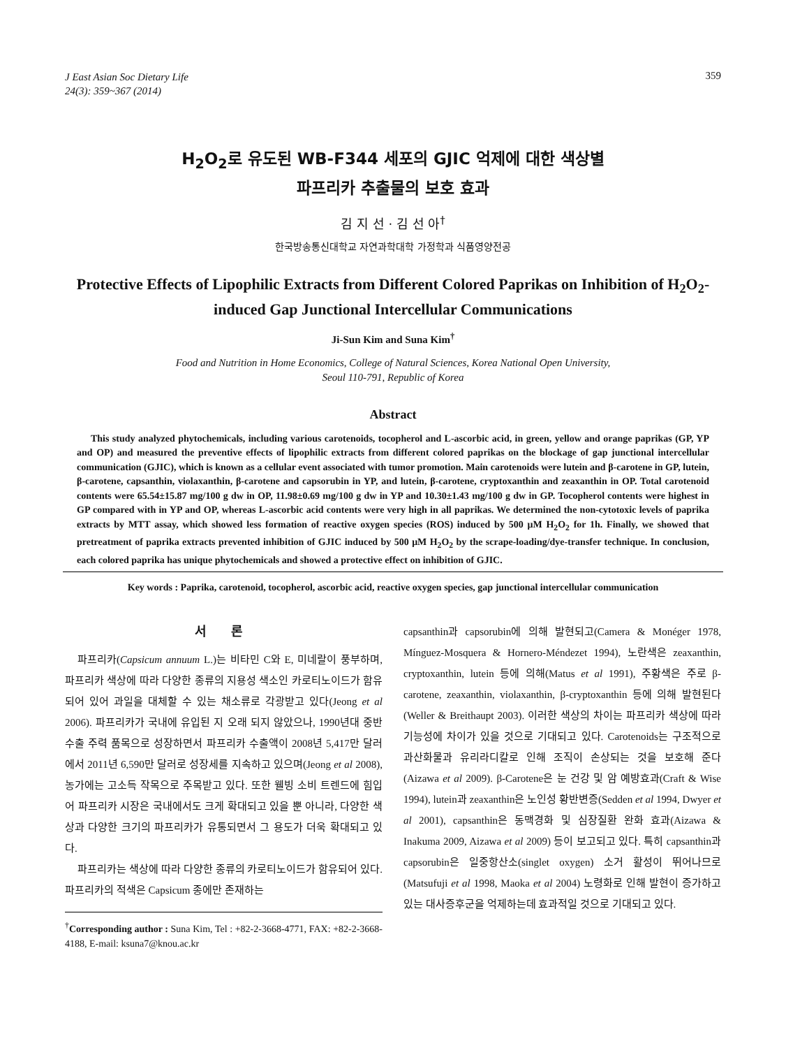J East Asian Soc Dietary Life
24(3): 359~367 (2014) 359
H<sub>2</sub>O<sub>2</sub>로 유도된 WB-F344 세포의 GJIC 억제에 대한 색상별
파프리카 추출물의 보호 효과
김 지 선 · 김 선 아<sup>†</sup>
한국방송통신대학교 자연과학대학 가정학과 식품영양전공
Protective Effects of Lipophilic Extracts from Different Colored Paprikas on Inhibition of H<sub>2</sub>O<sub>2</sub>-induced Gap Junctional Intercellular Communications
Ji-Sun Kim and Suna Kim<sup>†</sup>
Food and Nutrition in Home Economics, College of Natural Sciences, Korea National Open University,
Seoul 110-791, Republic of Korea
Abstract
This study analyzed phytochemicals, including various carotenoids, tocopherol and L-ascorbic acid, in green, yellow and orange paprikas (GP, YP and OP) and measured the preventive effects of lipophilic extracts from different colored paprikas on the blockage of gap junctional intercellular communication (GJIC), which is known as a cellular event associated with tumor promotion. Main carotenoids were lutein and β-carotene in GP, lutein, β-carotene, capsanthin, violaxanthin, β-carotene and capsorubin in YP, and lutein, β-carotene, cryptoxanthin and zeaxanthin in OP. Total carotenoid contents were 65.54±15.87 mg/100 g dw in OP, 11.98±0.69 mg/100 g dw in YP and 10.30±1.43 mg/100 g dw in GP. Tocopherol contents were highest in GP compared with in YP and OP, whereas L-ascorbic acid contents were very high in all paprikas. We determined the non-cytotoxic levels of paprika extracts by MTT assay, which showed less formation of reactive oxygen species (ROS) induced by 500 μM H<sub>2</sub>O<sub>2</sub> for 1h. Finally, we showed that pretreatment of paprika extracts prevented inhibition of GJIC induced by 500 μM H<sub>2</sub>O<sub>2</sub> by the scrape-loading/dye-transfer technique. In conclusion, each colored paprika has unique phytochemicals and showed a protective effect on inhibition of GJIC.
Key words : Paprika, carotenoid, tocopherol, ascorbic acid, reactive oxygen species, gap junctional intercellular communication
서 론
파프리카(Capsicum annuum L.)는 비타민 C와 E, 미네랄이 풍부하며, 파프리카 색상에 따라 다양한 종류의 지용성 색소인 카로티노이드가 함유되어 있어 과일을 대체할 수 있는 채소류로 각광받고 있다(Jeong et al 2006). 파프리카가 국내에 유입된 지 오래 되지 않았으나, 1990년대 중반 수출 주력 품목으로 성장하면서 파프리카 수출액이 2008년 5,417만 달러에서 2011년 6,590만 달러로 성장세를 지속하고 있으며(Jeong et al 2008), 농가에는 고소득 작목으로 주목받고 있다. 또한 웰빙 소비 트렌드에 힘입어 파프리카 시장은 국내에서도 크게 확대되고 있을 뿐 아니라, 다양한 색상과 다양한 크기의 파프리카가 유통되면서 그 용도가 더욱 확대되고 있다.
파프리카는 색상에 따라 다양한 종류의 카로티노이드가 함유되어 있다. 파프리카의 적색은 Capsicum 종에만 존재하는
<sup>†</sup> Corresponding author : Suna Kim, Tel : +82-2-3668-4771, FAX: +82-2-3668-4188, E-mail: ksuna7@knou.ac.kr
capsanthin과 capsorubin에 의해 발현되고(Camera & Monéger 1978, Mínguez-Mosquera & Hornero-Méndezet 1994), 노란색은 zeaxanthin, cryptoxanthin, lutein 등에 의해(Matus et al 1991), 주황색은 주로 β-carotene, zeaxanthin, violaxanthin, β-cryptoxanthin 등에 의해 발현된다(Weller & Breithaupt 2003). 이러한 색상의 차이는 파프리카 색상에 따라 기능성에 차이가 있을 것으로 기대되고 있다. Carotenoids는 구조적으로 과산화물과 유리라디칼로 인해 조직이 손상되는 것을 보호해 준다(Aizawa et al 2009). β-Carotene은 눈 건강 및 암 예방효과(Craft & Wise 1994), lutein과 zeaxanthin은 노인성 황반변증(Sedden et al 1994, Dwyer et al 2001), capsanthin은 동맥경화 및 심장질환 완화 효과(Aizawa & Inakuma 2009, Aizawa et al 2009) 등이 보고되고 있다. 특히 capsanthin과 capsorubin은 일중항산소(singlet oxygen) 소거 활성이 뛰어나므로(Matsufuji et al 1998, Maoka et al 2004) 노령화로 인해 발현이 증가하고 있는 대사증후군을 억제하는데 효과적일 것으로 기대되고 있다.